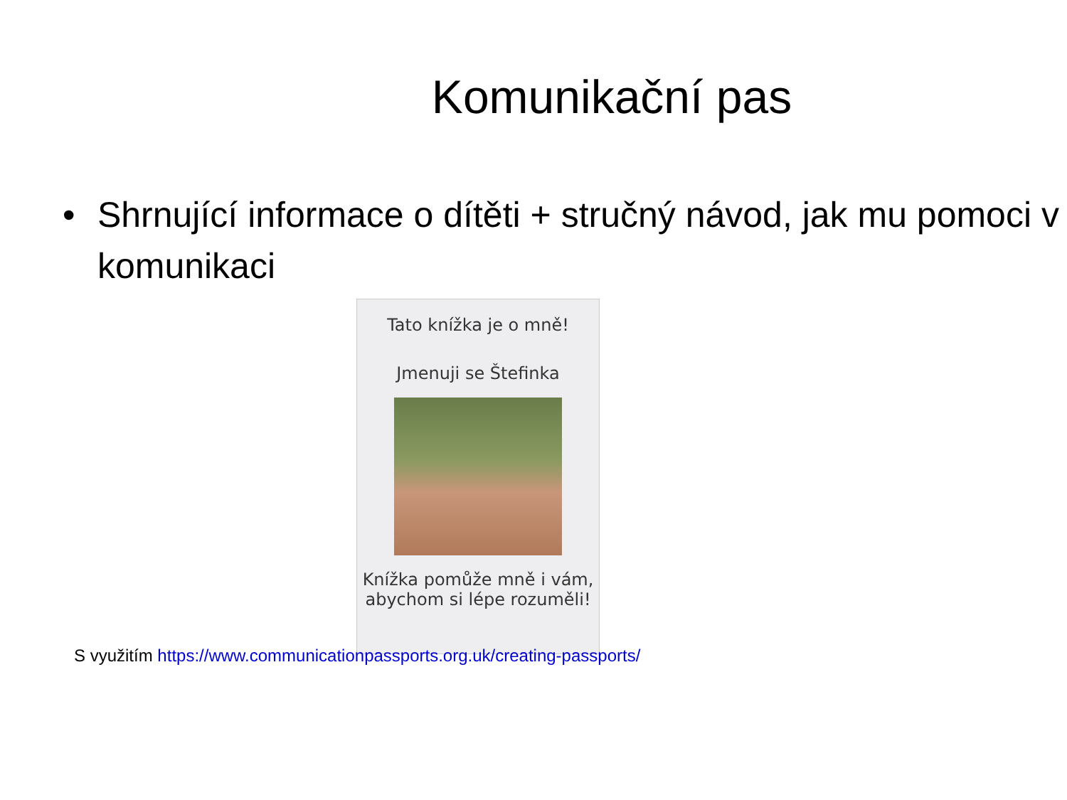Komunikační pas
• Shrnující informace o dítěti + stručný návod, jak mu pomoci v komunikaci
Tato knížka je o mně!
Jmenuji se Štefinka
Knížka pomůže mně i vám, abychom si lépe rozuměli!
S využitím https://www.communicationpassports.org.uk/creating-passports/